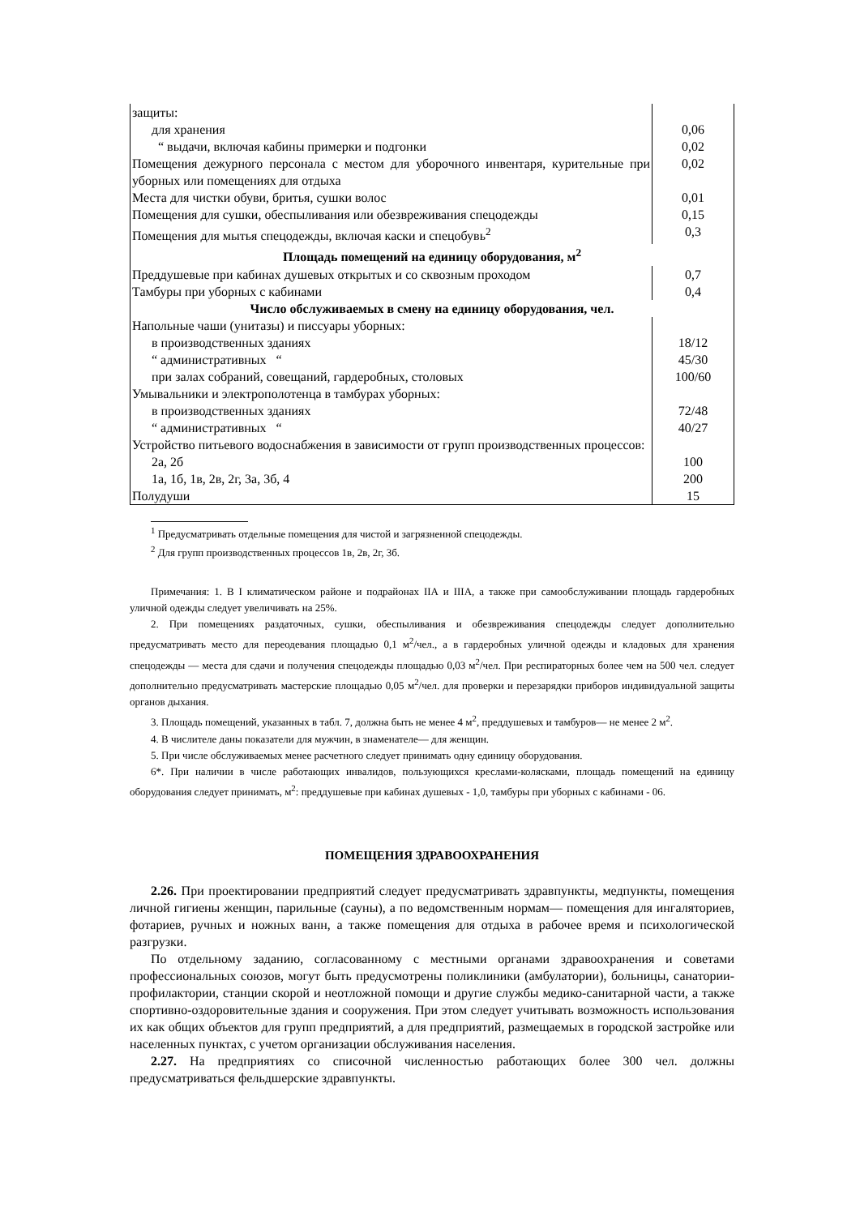| защиты: | |
| для хранения | 0,06 |
| “ выдачи, включая кабины примерки и подгонки | 0,02 |
| Помещения дежурного персонала с местом для уборочного инвентаря, курительные при уборных или помещениях для отдыха | 0,02 |
| Места для чистки обуви, бритья, сушки волос | 0,01 |
| Помещения для сушки, обеспыливания или обезвреживания спецодежды | 0,15 |
| Помещения для мытья спецодежды, включая каски и спецобувь<sup>2</sup> | 0,3 |
| Площадь помещений на единицу оборудования, м<sup>2</sup> | |
| Преддушевые при кабинах душевых открытых и со сквозным проходом | 0,7 |
| Тамбуры при уборных с кабинами | 0,4 |
| Число обслуживаемых в смену на единицу оборудования, чел. | |
| Напольные чаши (унитазы) и писсуары уборных: | |
| в производственных зданиях | 18/12 |
| “ административных “ | 45/30 |
| при залах собраний, совещаний, гардеробных, столовых | 100/60 |
| Умывальники и электрополотенца в тамбурах уборных: | |
| в производственных зданиях | 72/48 |
| “ административных “ | 40/27 |
| Устройство питьевого водоснабжения в зависимости от групп производственных процессов: | |
| 2а, 2б | 100 |
| 1а, 1б, 1в, 2в, 2г, 3а, 3б, 4 | 200 |
| Полудуши | 15 |
<sup>1</sup> Предусматривать отдельные помещения для чистой и загрязненной спецодежды.
<sup>2</sup> Для групп производственных процессов 1в, 2в, 2г, 3б.
Примечания: 1. В I климатическом районе и подрайонах IIА и IIIА, а также при самообслуживании площадь гардеробных уличной одежды следует увеличивать на 25%.
2. При помещениях раздаточных, сушки, обеспыливания и обезвреживания спецодежды следует дополнительно предусматривать место для переодевания площадью 0,1 м<sup>2</sup>/чел., а в гардеробных уличной одежды и кладовых для хранения спецодежды — места для сдачи и получения спецодежды площадью 0,03 м<sup>2</sup>/чел. При респираторных более чем на 500 чел. следует дополнительно предусматривать мастерские площадью 0,05 м<sup>2</sup>/чел. для проверки и перезарядки приборов индивидуальной защиты органов дыхания.
3. Площадь помещений, указанных в табл. 7, должна быть не менее 4 м<sup>2</sup>, преддушевых и тамбуров— не менее 2 м<sup>2</sup>.
4. В числителе даны показатели для мужчин, в знаменателе— для женщин.
5. При числе обслуживаемых менее расчетного следует принимать одну единицу оборудования.
6*. При наличии в числе работающих инвалидов, пользующихся креслами-колясками, площадь помещений на единицу оборудования следует принимать, м<sup>2</sup>: преддушевые при кабинах душевых - 1,0, тамбуры при уборных с кабинами - 06.
ПОМЕЩЕНИЯ ЗДРАВООХРАНЕНИЯ
2.26. При проектировании предприятий следует предусматривать здравпункты, медпункты, помещения личной гигиены женщин, парильные (сауны), а по ведомственным нормам— помещения для ингаляториев, фотариев, ручных и ножных ванн, а также помещения для отдыха в рабочее время и психологической разгрузки.
По отдельному заданию, согласованному с местными органами здравоохранения и советами профессиональных союзов, могут быть предусмотрены поликлиники (амбулатории), больницы, санатории-профилактории, станции скорой и неотложной помощи и другие службы медико-санитарной части, а также спортивно-оздоровительные здания и сооружения. При этом следует учитывать возможность использования их как общих объектов для групп предприятий, а для предприятий, размещаемых в городской застройке или населенных пунктах, с учетом организации обслуживания населения.
2.27. На предприятиях со списочной численностью работающих более 300 чел. должны предусматриваться фельдшерские здравпункты.